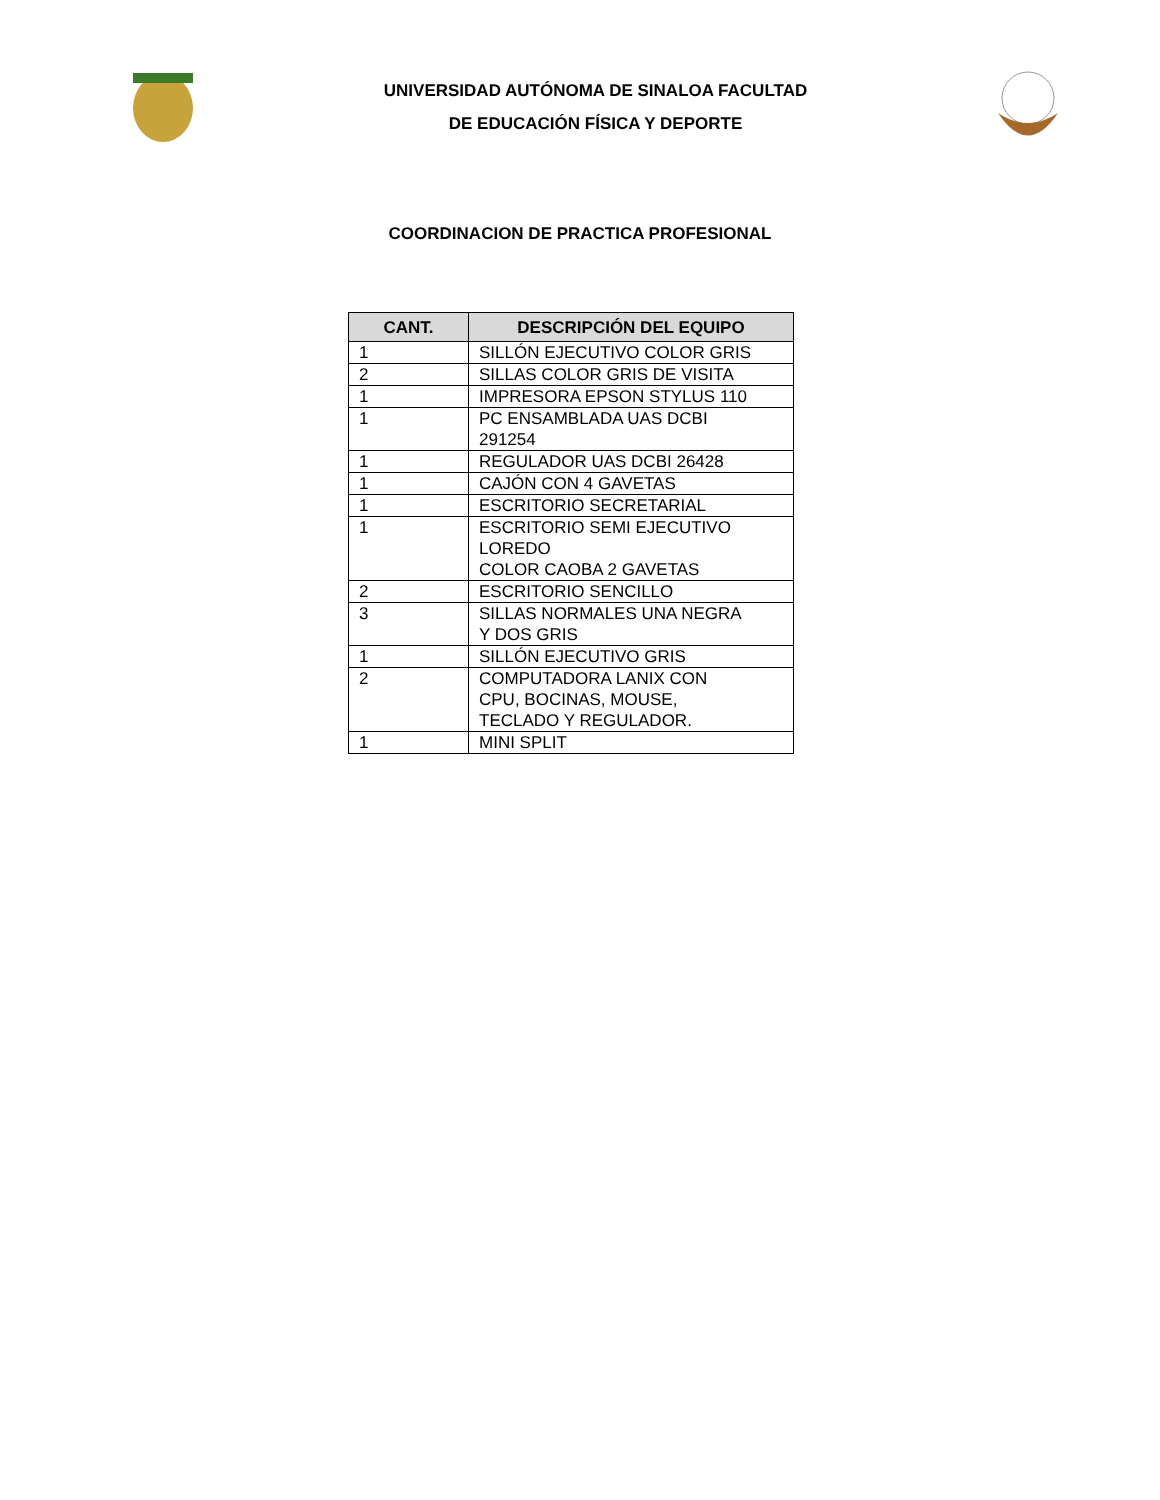UNIVERSIDAD AUTÓNOMA DE SINALOA FACULTAD
DE EDUCACIÓN FÍSICA Y DEPORTE
COORDINACION DE PRACTICA PROFESIONAL
| CANT. | DESCRIPCIÓN DEL EQUIPO |
| --- | --- |
| 1 | SILLÓN EJECUTIVO COLOR GRIS |
| 2 | SILLAS COLOR GRIS DE VISITA |
| 1 | IMPRESORA EPSON STYLUS 110 |
| 1 | PC ENSAMBLADA UAS DCBI 291254 |
| 1 | REGULADOR UAS DCBI 26428 |
| 1 | CAJÓN CON 4 GAVETAS |
| 1 | ESCRITORIO SECRETARIAL |
| 1 | ESCRITORIO SEMI EJECUTIVO LOREDO COLOR CAOBA 2 GAVETAS |
| 2 | ESCRITORIO SENCILLO |
| 3 | SILLAS NORMALES UNA NEGRA Y DOS GRIS |
| 1 | SILLÓN EJECUTIVO GRIS |
| 2 | COMPUTADORA LANIX CON CPU, BOCINAS, MOUSE, TECLADO Y REGULADOR. |
| 1 | MINI SPLIT |